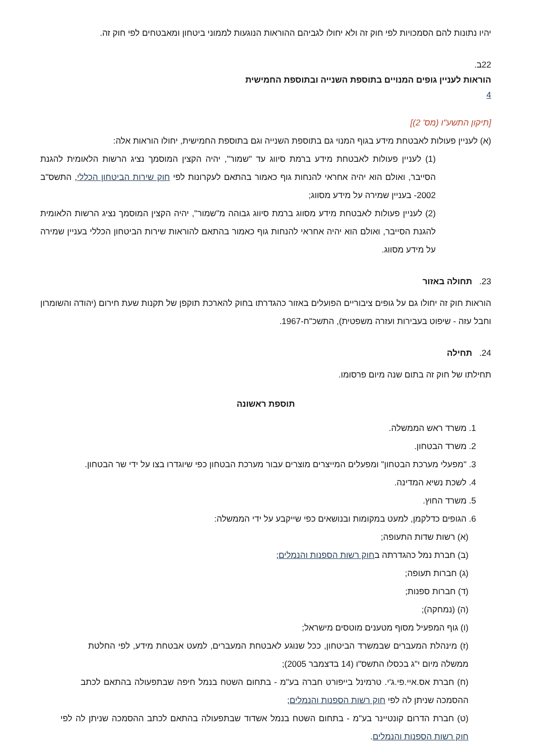יהיו נתונות להם הסמכויות לפי חוק זה ולא יחולו לגביהם ההוראות הנוגעות לממוני ביטחון ומאבטחים לפי חוק זה.
22ב.
הוראות לעניין גופים המנויים בתוספת השנייה ובתוספת החמישית
4
[תיקון התשע"ו (מס' 2)]
(א) לעניין פעולות לאבטחת מידע בגוף המנוי גם בתוספת השנייה וגם בתוספת החמישית, יחולו הוראות אלה:
(1) לעניין פעולות לאבטחת מידע ברמת סיווג עד "שמור", יהיה הקצין המוסמך נציג הרשות הלאומית להגנת הסייבר, ואולם הוא יהיה אחראי להנחות גוף כאמור בהתאם לעקרונות לפי חוק שירות הביטחון הכללי, התשס"ב 2002- בעניין שמירה על מידע מסווג;
(2) לעניין פעולות לאבטחת מידע מסווג ברמת סיווג גבוהה מ"שמור", יהיה הקצין המוסמך נציג הרשות הלאומית להגנת הסייבר, ואולם הוא יהיה אחראי להנחות גוף כאמור בהתאם להוראות שירות הביטחון הכללי בעניין שמירה על מידע מסווג.
23. תחולה באזור
הוראות חוק זה יחולו גם על גופים ציבוריים הפועלים באזור כהגדרתו בחוק להארכת תוקפן של תקנות שעת חירום (יהודה והשומרון וחבל עזה - שיפוט בעבירות ועזרה משפטית), התשכ"ח-1967.
24. תחילה
תחילתו של חוק זה בתום שנה מיום פרסומו.
תוספת ראשונה
1. משרד ראש הממשלה.
2. משרד הבטחון.
3. "מפעלי מערכת הבטחון" ומפעלים המייצרים מוצרים עבור מערכת הבטחון כפי שיוגדרו בצו על ידי שר הבטחון.
4. לשכת נשיא המדינה.
5. משרד החוץ.
6. הגופים כדלקמן, למעט במקומות ובנושאים כפי שייקבע על ידי הממשלה:
(א) רשות שדות התעופה;
(ב) חברת נמל כהגדרתה בחוק רשות הספנות והנמלים;
(ג) חברות תעופה;
(ד) חברות ספנות;
(ה) (נמחקה);
(ו) גוף המפעיל מסוף מטענים מוטסים מישראל;
(ז) מינהלת המעברים שבמשרד הביטחון, ככל שנוגע לאבטחת המעברים, למעט אבטחת מידע, לפי החלטת ממשלה מיום י"ג בכסלו התשס"ו (14 בדצמבר 2005);
(ח) חברת אס.איי.פי.ג'י. טרמינל בייפורט חברה בע"מ - בתחום השטח בנמל חיפה שבתפעולה בהתאם לכתב ההסמכה שניתן לה לפי חוק רשות הספנות והנמלים;
(ט) חברת הדרום קונטיינר בע"מ - בתחום השטח בנמל אשדוד שבתפעולה בהתאם לכתב ההסמכה שניתן לה לפי חוק רשות הספנות והנמלים.